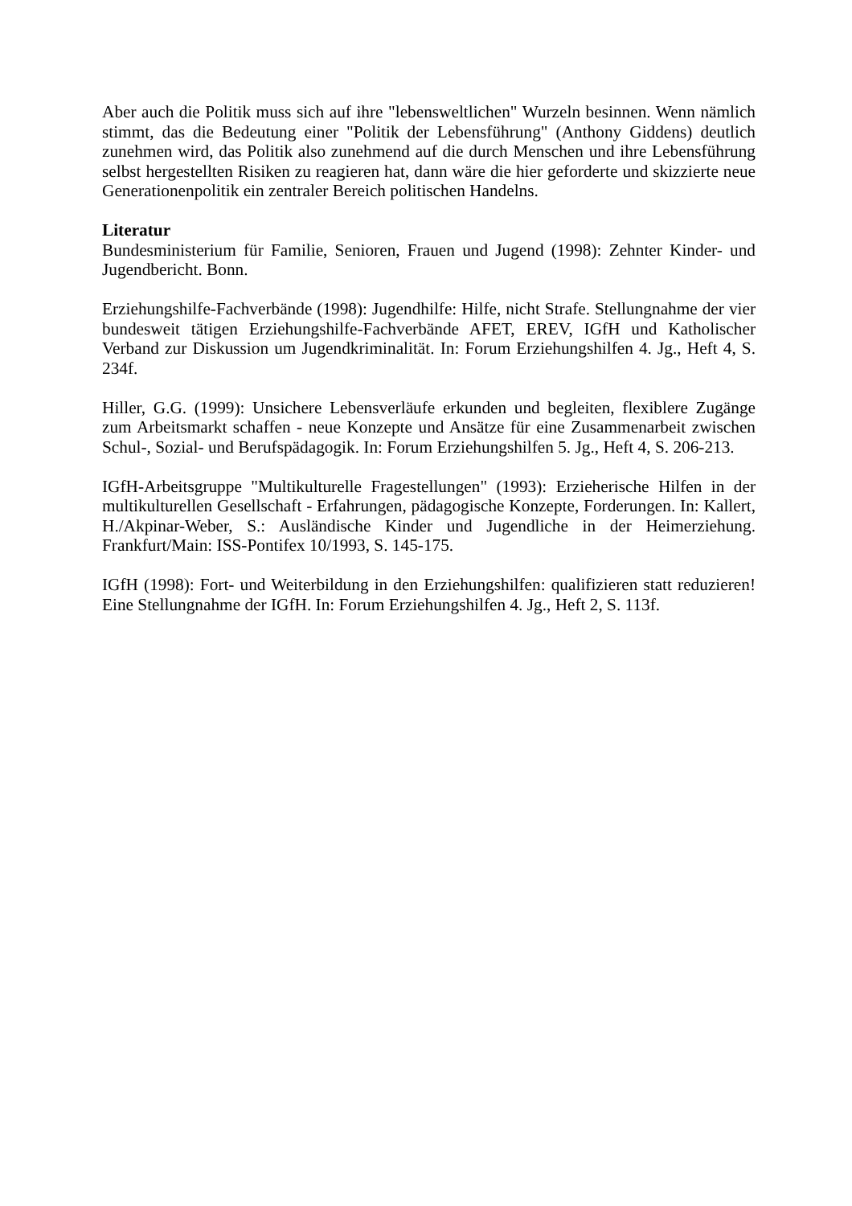Aber auch die Politik muss sich auf ihre "lebensweltlichen" Wurzeln besinnen. Wenn nämlich stimmt, das die Bedeutung einer "Politik der Lebensführung" (Anthony Giddens) deutlich zunehmen wird, das Politik also zunehmend auf die durch Menschen und ihre Lebensführung selbst hergestellten Risiken zu reagieren hat, dann wäre die hier geforderte und skizzierte neue Generationenpolitik ein zentraler Bereich politischen Handelns.
Literatur
Bundesministerium für Familie, Senioren, Frauen und Jugend (1998): Zehnter Kinder- und Jugendbericht. Bonn.
Erziehungshilfe-Fachverbände (1998): Jugendhilfe: Hilfe, nicht Strafe. Stellungnahme der vier bundesweit tätigen Erziehungshilfe-Fachverbände AFET, EREV, IGfH und Katholischer Verband zur Diskussion um Jugendkriminalität. In: Forum Erziehungshilfen 4. Jg., Heft 4, S. 234f.
Hiller, G.G. (1999): Unsichere Lebensverläufe erkunden und begleiten, flexiblere Zugänge zum Arbeitsmarkt schaffen - neue Konzepte und Ansätze für eine Zusammenarbeit zwischen Schul-, Sozial- und Berufspädagogik. In: Forum Erziehungshilfen 5. Jg., Heft 4, S. 206-213.
IGfH-Arbeitsgruppe "Multikulturelle Fragestellungen" (1993): Erzieherische Hilfen in der multikulturellen Gesellschaft - Erfahrungen, pädagogische Konzepte, Forderungen. In: Kallert, H./Akpinar-Weber, S.: Ausländische Kinder und Jugendliche in der Heimerziehung. Frankfurt/Main: ISS-Pontifex 10/1993, S. 145-175.
IGfH (1998): Fort- und Weiterbildung in den Erziehungshilfen: qualifizieren statt reduzieren! Eine Stellungnahme der IGfH. In: Forum Erziehungshilfen 4. Jg., Heft 2, S. 113f.